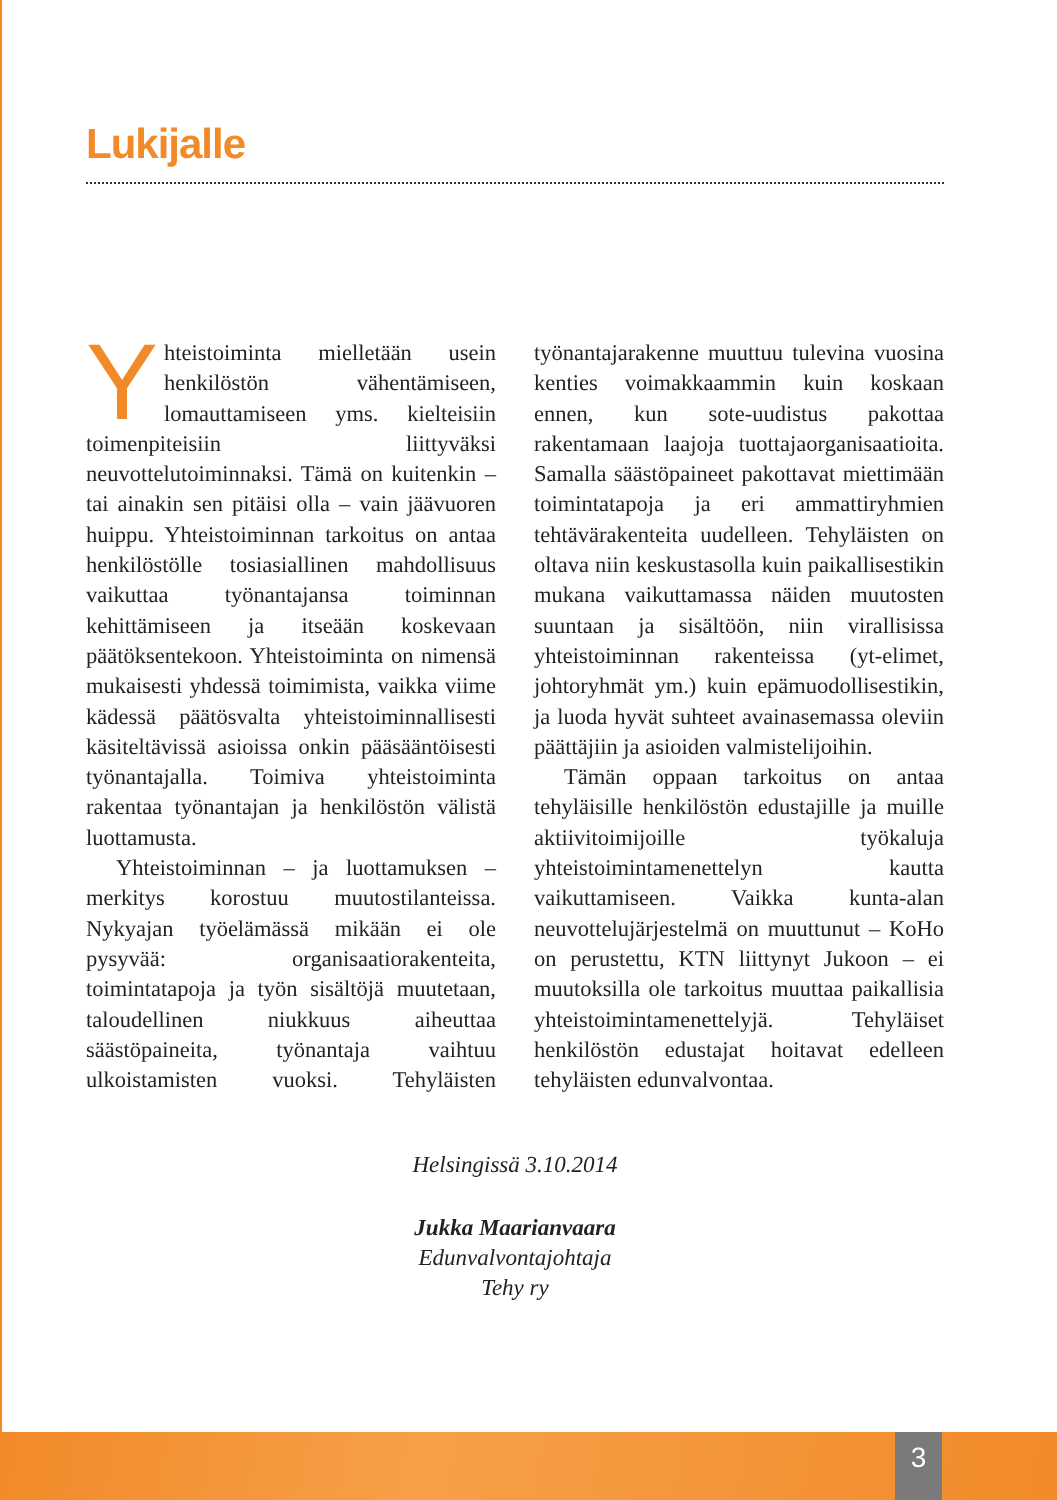Lukijalle
Yhteistoiminta mielletään usein henkilöstön vähentämiseen, lomauttamiseen yms. kielteisiin toimenpiteisiin liittyväksi neuvottelutoiminnaksi. Tämä on kuitenkin – tai ainakin sen pitäisi olla – vain jäävuoren huippu. Yhteistoiminnan tarkoitus on antaa henkilöstölle tosiasiallinen mahdollisuus vaikuttaa työnantajansa toiminnan kehittämiseen ja itseään koskevaan päätöksentekoon. Yhteistoiminta on nimensä mukaisesti yhdessä toimimista, vaikka viime kädessä päätösvalta yhteistoiminnallisesti käsiteltävissä asioissa onkin pääsääntöisesti työnantajalla. Toimiva yhteistoiminta rakentaa työnantajan ja henkilöstön välistä luottamusta.
Yhteistoiminnan – ja luottamuksen – merkitys korostuu muutostilanteissa. Nykyajan työelämässä mikään ei ole pysyvää: organisaatiorakenteita, toimintatapoja ja työn sisältöjä muutetaan, taloudellinen niukkuus aiheuttaa säästöpaineita, työnantaja vaihtuu ulkoistamisten vuoksi. Tehyläisten työnantajarakenne muuttuu tulevina vuosina kenties voimakkaammin kuin koskaan ennen, kun sote-uudistus pakottaa rakentamaan laajoja tuottajaorganisaatioita. Samalla säästöpaineet pakottavat miettimään toimintatapoja ja eri ammattiryhmien tehtävärakenteita uudelleen. Tehyläisten on oltava niin keskustasolla kuin paikallisestikin mukana vaikuttamassa näiden muutosten suuntaan ja sisältöön, niin virallisissa yhteistoiminnan rakenteissa (yt-elimet, johtoryhmät ym.) kuin epämuodollisestikin, ja luoda hyvät suhteet avainasemassa oleviin päättäjiin ja asioiden valmistelijoihin.
Tämän oppaan tarkoitus on antaa tehyläisille henkilöstön edustajille ja muille aktiivitoimijoille työkaluja yhteistoimintamenettelyn kautta vaikuttamiseen. Vaikka kunta-alan neuvottelujärjestelmä on muuttunut – KoHo on perustettu, KTN liittynyt Jukoon – ei muutoksilla ole tarkoitus muuttaa paikallisia yhteistoimintamenettelyjä. Tehyläiset henkilöstön edustajat hoitavat edelleen tehyläisten edunvalvontaa.
Helsingissä 3.10.2014
Jukka Maarianvaara
Edunvalvontajohtaja
Tehy ry
3